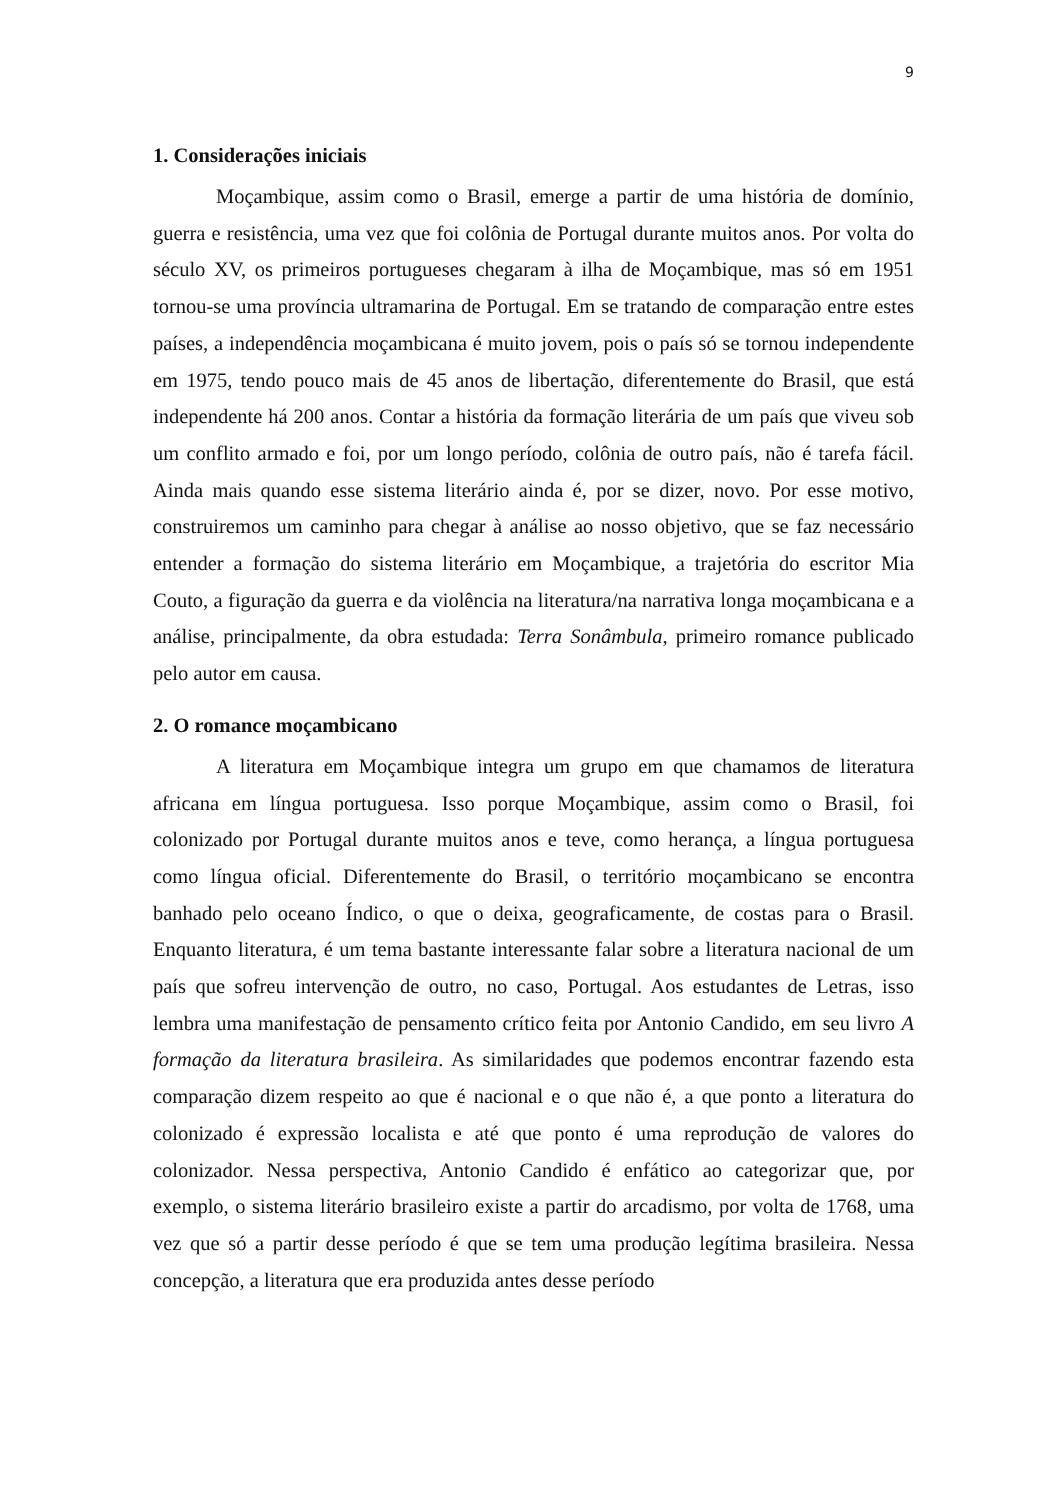9
1. Considerações iniciais
Moçambique, assim como o Brasil, emerge a partir de uma história de domínio, guerra e resistência, uma vez que foi colônia de Portugal durante muitos anos. Por volta do século XV, os primeiros portugueses chegaram à ilha de Moçambique, mas só em 1951 tornou-se uma província ultramarina de Portugal. Em se tratando de comparação entre estes países, a independência moçambicana é muito jovem, pois o país só se tornou independente em 1975, tendo pouco mais de 45 anos de libertação, diferentemente do Brasil, que está independente há 200 anos. Contar a história da formação literária de um país que viveu sob um conflito armado e foi, por um longo período, colônia de outro país, não é tarefa fácil. Ainda mais quando esse sistema literário ainda é, por se dizer, novo. Por esse motivo, construiremos um caminho para chegar à análise ao nosso objetivo, que se faz necessário entender a formação do sistema literário em Moçambique, a trajetória do escritor Mia Couto, a figuração da guerra e da violência na literatura/na narrativa longa moçambicana e a análise, principalmente, da obra estudada: Terra Sonâmbula, primeiro romance publicado pelo autor em causa.
2. O romance moçambicano
A literatura em Moçambique integra um grupo em que chamamos de literatura africana em língua portuguesa. Isso porque Moçambique, assim como o Brasil, foi colonizado por Portugal durante muitos anos e teve, como herança, a língua portuguesa como língua oficial. Diferentemente do Brasil, o território moçambicano se encontra banhado pelo oceano Índico, o que o deixa, geograficamente, de costas para o Brasil. Enquanto literatura, é um tema bastante interessante falar sobre a literatura nacional de um país que sofreu intervenção de outro, no caso, Portugal. Aos estudantes de Letras, isso lembra uma manifestação de pensamento crítico feita por Antonio Candido, em seu livro A formação da literatura brasileira. As similaridades que podemos encontrar fazendo esta comparação dizem respeito ao que é nacional e o que não é, a que ponto a literatura do colonizado é expressão localista e até que ponto é uma reprodução de valores do colonizador. Nessa perspectiva, Antonio Candido é enfático ao categorizar que, por exemplo, o sistema literário brasileiro existe a partir do arcadismo, por volta de 1768, uma vez que só a partir desse período é que se tem uma produção legítima brasileira. Nessa concepção, a literatura que era produzida antes desse período